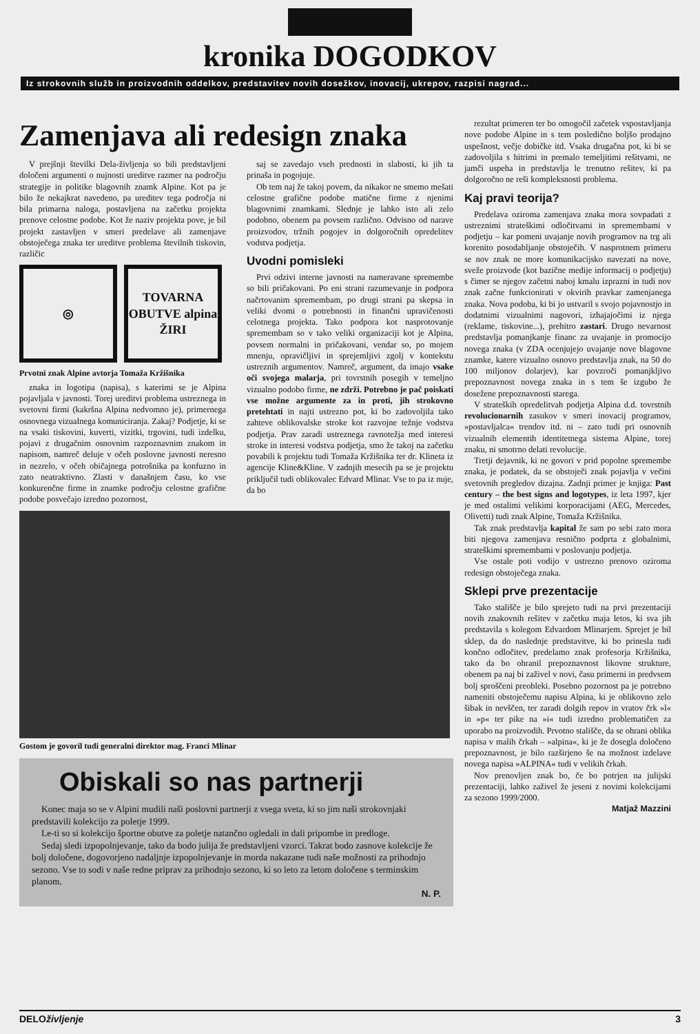kronika DOGODKOV
Iz strokovnih služb in proizvodnih oddelkov, predstavitev novih dosežkov, inovacij, ukrepov, razpisi nagrad...
Zamenjava ali redesign znaka
V prejšnji številki Dela-življenja so bili predstavljeni določeni argumenti o nujnosti ureditve razmer na področju strategije in politike blagovnih znamk Alpine. Kot pa je bilo že nekajkrat navedeno, pa ureditev tega področja ni bila primarna naloga, postavljena na začetku projekta prenove celostne podobe. Kot že naziv projekta pove, je bil projekt zastavljen v smeri predelave ali zamenjave obstoječega znaka ter ureditve problema številnih tiskovin, različic
◎ TOVARNA OBUTVE alpina ŽIRI
Prvotni znak Alpine avtorja Tomaža Kržišnika
znaka in logotipa (napisa), s katerimi se je Alpina pojavljala v javnosti. Torej ureditvi problema ustreznega in svetovni firmi (kakršna Alpina nedvomno je), primernega osnovnega vizualnega komuniciranja. Zakaj? Podjetje, ki se na vsaki tiskovini, kuverti, vizitki, trgovini, tudi izdelku, pojavi z drugačnim osnovnim razpoznavnim znakom in napisom, namreč deluje v očeh poslovne javnosti neresno in nezrelo, v očeh običajnega potrošnika pa konfuzno in zato neatraktivno. Zlasti v današnjem času, ko vse konkurenčne firme in znamke področju celostne grafične podobe posvečajo izredno pozornost,
saj se zavedajo vseh prednosti in slabosti, ki jih ta prinaša in pogojuje.
Ob tem naj že takoj povem, da nikakor ne smemo mešati celostne grafične podobe matične firme z njenimi blagovnimi znamkami. Slednje je lahko isto ali zelo podobno, obenem pa povsem različno. Odvisno od narave proizvodov, tržnih pogojev in dolgoročnih opredelitev vodstva podjetja.
Uvodni pomisleki
Prvi odzivi interne javnosti na nameravane spremembe so bili pričakovani. Po eni strani razumevanje in podpora načrtovanim spremembam, po drugi strani pa skepsa in veliki dvomi o potrebnosti in finančni upravičenosti celotnega projekta. Tako podpora kot nasprotovanje spremembam so v tako veliki organizaciji kot je Alpina, povsem normalni in pričakovani, vendar so, po mojem mnenju, opravičljivi in sprejemljivi zgolj v kontekstu ustreznih argumentov. Namreč, argument, da imajo vsake oči svojega malarja, pri tovrstnih posegih v temeljno vizualno podobo firme, ne zdrži. Potrebno je pač poiskati vse možne argumente za in proti, jih strokovno pretehtati in najti ustrezno pot, ki bo zadovoljila tako zahteve oblikovalske stroke kot razvojne težnje vodstva podjetja. Prav zaradi ustreznega ravnotežja med interesi stroke in interesi vodstva podjetja, smo že takoj na začetku povabili k projektu tudi Tomaža Kržišnika ter dr. Klineta iz agencije Kline&Kline. V zadnjih mesecih pa se je projektu priključil tudi oblikovalec Edvard Mlinar. Vse to pa iz nuje, da bo
Gostom je govoril tudi generalni direktor mag. Franci Mlinar
Obiskali so nas partnerji
Konec maja so se v Alpini mudili naši poslovni partnerji z vsega sveta, ki so jim naši strokovnjaki predstavili kolekcijo za poletje 1999.
Le-ti so si kolekcijo športne obutve za poletje natančno ogledali in dali pripombe in predloge.
Sedaj sledi izpopolnjevanje, tako da bodo julija že predstavljeni vzorci. Takrat bodo zasnove kolekcije že bolj določene, dogovorjeno nadaljnje izpopolnjevanje in morda nakazane tudi naše možnosti za prihodnjo sezono. Vse to sodi v naše redne priprav za prihodnjo sezono, ki so leto za letom določene s terminskim planom.
N. P.
rezultat primeren ter bo omogočil začetek vspostavljanja nove podobe Alpine in s tem posledično boljšo prodajno uspešnost, večje dobičke itd. Vsaka drugačna pot, ki bi se zadovoljila s hitrimi in premalo temeljitimi rešitvami, ne jamči uspeha in predstavlja le trenutno rešitev, ki pa dolgoročno ne reši kompleksnosti problema.
Kaj pravi teorija?
Predelava oziroma zamenjava znaka mora sovpadati z ustreznimi strateškimi odločitvami in spremembami v podjetju – kar pomeni uvajanje novih programov na trg ali korenito posodabljanje obstoječih. V nasprotnem primeru se nov znak ne more komunikacijsko navezati na nove, sveže proizvode (kot bazične medije informacij o podjetju) s čimer se njegov začetni naboj kmalu izprazni in tudi nov znak začne funkcionirati v okvirih pravkar zamenjanega znaka. Nova podoba, ki bi jo ustvaril s svojo pojavnostjo in dodatnimi vizualnimi nagovori, izhajajočimi iz njega (reklame, tiskovine...), prehitro zastari. Drugo nevarnost predstavlja pomanjkanje financ za uvajanje in promocijo novega znaka (v ZDA ocenjujejo uvajanje nove blagovne znamke, katere vizualno osnovo predstavlja znak, na 50 do 100 miljonov dolarjev), kar povzroči pomanjkljivo prepoznavnost novega znaka in s tem še izgubo že dosežene prepoznavnosti starega.
V strateških opredelitvah podjetja Alpina d.d. tovrstnih revolucionarnih zasukov v smeri inovacij programov, »postavljalca« trendov itd. ni – zato tudi pri osnovnih vizualnih elementih identitetnega sistema Alpine, torej znaku, ni smotrno delati revolucije.
Tretji dejavnik, ki ne govori v prid popolne spremembe znaka, je podatek, da se obstoječi znak pojavlja v večini svetovnih pregledov dizajna. Zadnji primer je knjiga: Past century – the best signs and logotypes, iz leta 1997, kjer je med ostalimi velikimi korporacijami (AEG, Mercedes, Olivetti) tudi znak Alpine, Tomaža Kržišnika.
Tak znak predstavlja kapital že sam po sebi zato mora biti njegova zamenjava resnično podprta z globalnimi, strateškimi spremembami v poslovanju podjetja.
Vse ostale poti vodijo v ustrezno prenovo oziroma redesign obstoječega znaka.
Sklepi prve prezentacije
Tako stališče je bilo sprejeto tudi na prvi prezentaciji novih znakovnih rešitev v začetku maja letos, ki sva jih predstavila s kolegom Edvardom Mlinarjem. Sprejet je bil sklep, da do naslednje predstavitve, ki bo prinesla tudi končno odločitev, predelamo znak profesorja Kržišnika, tako da bo ohranil prepoznavnost likovne strukture, obenem pa naj bi zaživel v novi, času primerni in predvsem bolj sproščeni preobleki. Posebno pozornost pa je potrebno nameniti obstoječemu napisu Alpina, ki je oblikovno zelo šibak in nevščen, ter zaradi dolgih repov in vratov črk »l« in »p« ter pike na »i« tudi izredno problematičen za uporabo na proizvodih. Prvotno stališče, da se ohrani oblika napisa v malih črkah – »alpina«, ki je že dosegla določeno prepoznavnost, je bilo razširjeno še na možnost izdelave novega napisa »ALPINA« tudi v velikih črkah.
Nov prenovljen znak bo, če bo potrjen na julijski prezentaciji, lahko zaživel že jeseni z novimi kolekcijami za sezono 1999/2000.
Matjaž Mazzini
DELOživljenje 3